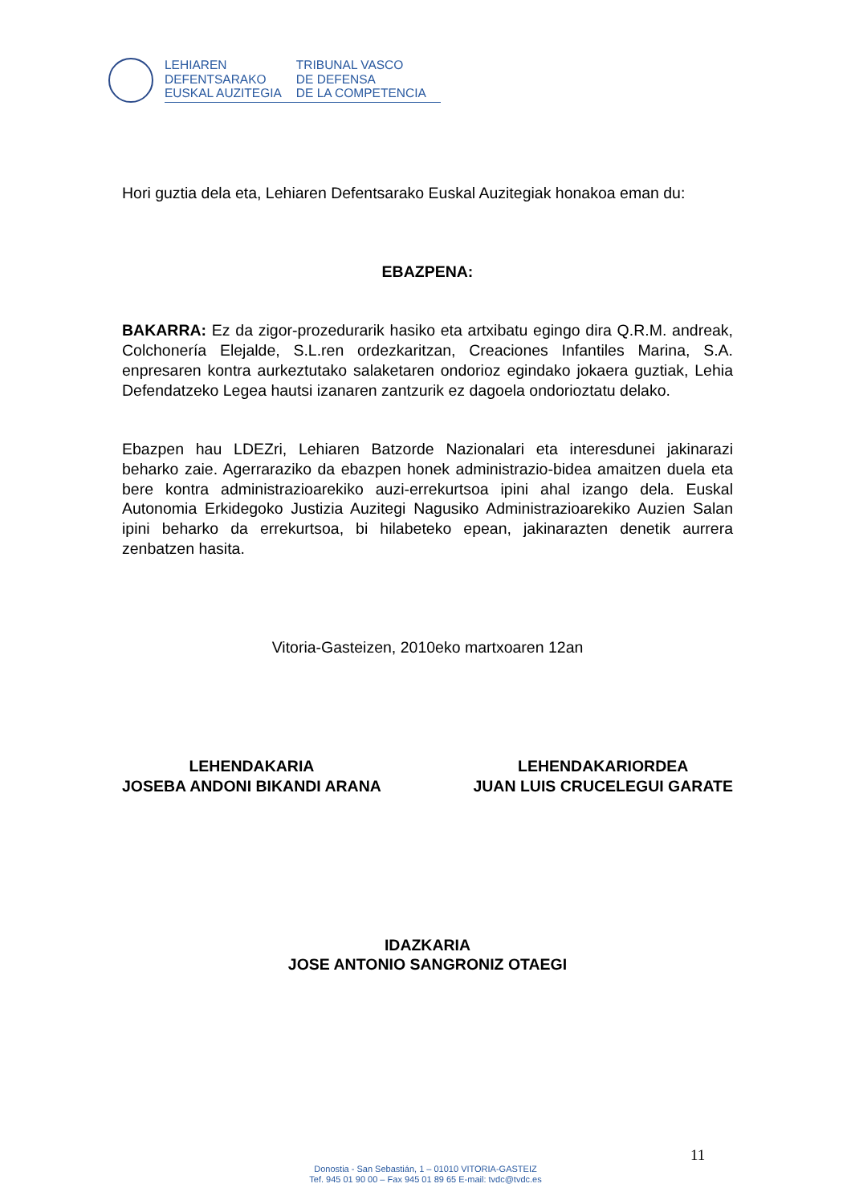LEHIAREN
DEFENTSARAKO
EUSKAL AUZITEGIA
TRIBUNAL VASCO
DE DEFENSA
DE LA COMPETENCIA
Hori guztia dela eta, Lehiaren Defentsarako Euskal Auzitegiak honakoa eman du:
EBAZPENA:
BAKARRA: Ez da zigor-prozedurarik hasiko eta artxibatu egingo dira Q.R.M. andreak, Colchonería Elejalde, S.L.ren ordezkaritzan, Creaciones Infantiles Marina, S.A. enpresaren kontra aurkeztutako salaketaren ondorioz egindako jokaera guztiak, Lehia Defendatzeko Legea hautsi izanaren zantzurik ez dagoela ondorioztatu delako.
Ebazpen hau LDEZri, Lehiaren Batzorde Nazionalari eta interesdunei jakinarazi beharko zaie. Agerraraziko da ebazpen honek administrazio-bidea amaitzen duela eta bere kontra administrazioarekiko auzi-errekurtsoa ipini ahal izango dela. Euskal Autonomia Erkidegoko Justizia Auzitegi Nagusiko Administrazioarekiko Auzien Salan ipini beharko da errekurtsoa, bi hilabeteko epean, jakinarazten denetik aurrera zenbatzen hasita.
Vitoria-Gasteizen, 2010eko martxoaren 12an
LEHENDAKARIA
JOSEBA ANDONI BIKANDI ARANA
LEHENDAKARIORDEA
JUAN LUIS CRUCELEGUI GARATE
IDAZKARIA
JOSE ANTONIO SANGRONIZ OTAEGI
11
Donostia - San Sebastián, 1 – 01010 VITORIA-GASTEIZ
Tef. 945 01 90 00 – Fax 945 01 89 65 E-mail: tvdc@tvdc.es